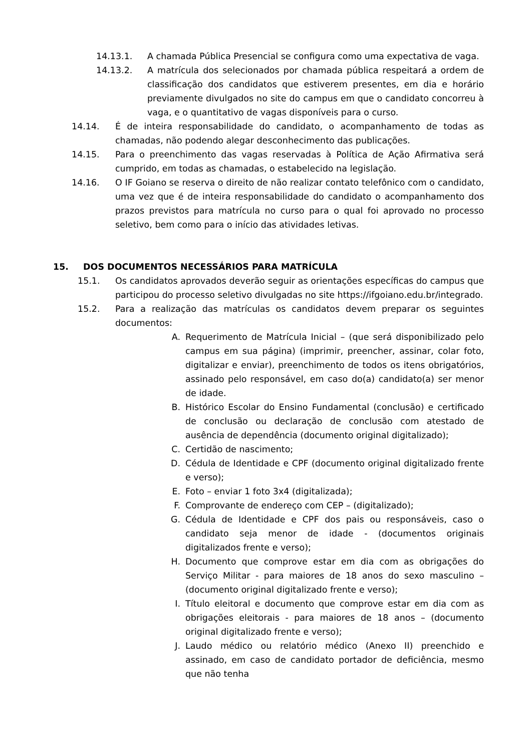14.13.1. A chamada Pública Presencial se configura como uma expectativa de vaga.
14.13.2. A matrícula dos selecionados por chamada pública respeitará a ordem de classificação dos candidatos que estiverem presentes, em dia e horário previamente divulgados no site do campus em que o candidato concorreu à vaga, e o quantitativo de vagas disponíveis para o curso.
14.14. É de inteira responsabilidade do candidato, o acompanhamento de todas as chamadas, não podendo alegar desconhecimento das publicações.
14.15. Para o preenchimento das vagas reservadas à Política de Ação Afirmativa será cumprido, em todas as chamadas, o estabelecido na legislação.
14.16. O IF Goiano se reserva o direito de não realizar contato telefônico com o candidato, uma vez que é de inteira responsabilidade do candidato o acompanhamento dos prazos previstos para matrícula no curso para o qual foi aprovado no processo seletivo, bem como para o início das atividades letivas.
15. DOS DOCUMENTOS NECESSÁRIOS PARA MATRÍCULA
15.1. Os candidatos aprovados deverão seguir as orientações específicas do campus que participou do processo seletivo divulgadas no site https://ifgoiano.edu.br/integrado.
15.2. Para a realização das matrículas os candidatos devem preparar os seguintes documentos:
A. Requerimento de Matrícula Inicial – (que será disponibilizado pelo campus em sua página) (imprimir, preencher, assinar, colar foto, digitalizar e enviar), preenchimento de todos os itens obrigatórios, assinado pelo responsável, em caso do(a) candidato(a) ser menor de idade.
B. Histórico Escolar do Ensino Fundamental (conclusão) e certificado de conclusão ou declaração de conclusão com atestado de ausência de dependência (documento original digitalizado);
C. Certidão de nascimento;
D. Cédula de Identidade e CPF (documento original digitalizado frente e verso);
E. Foto – enviar 1 foto 3x4 (digitalizada);
F. Comprovante de endereço com CEP – (digitalizado);
G. Cédula de Identidade e CPF dos pais ou responsáveis, caso o candidato seja menor de idade - (documentos originais digitalizados frente e verso);
H. Documento que comprove estar em dia com as obrigações do Serviço Militar - para maiores de 18 anos do sexo masculino – (documento original digitalizado frente e verso);
I. Título eleitoral e documento que comprove estar em dia com as obrigações eleitorais - para maiores de 18 anos – (documento original digitalizado frente e verso);
J. Laudo médico ou relatório médico (Anexo II) preenchido e assinado, em caso de candidato portador de deficiência, mesmo que não tenha